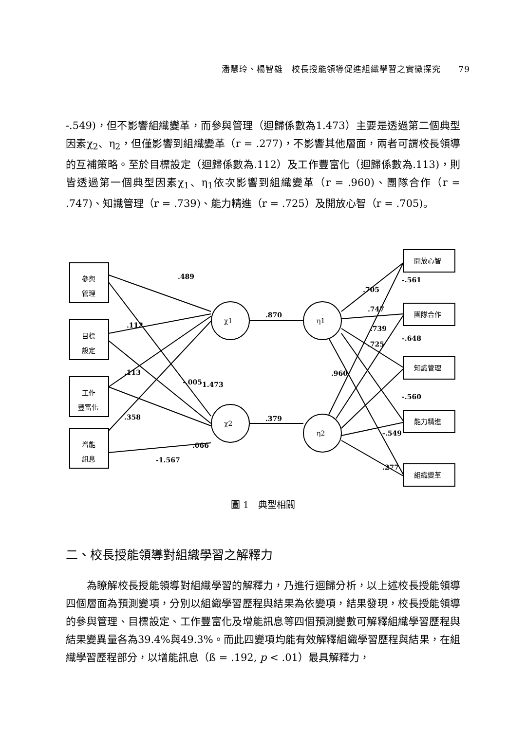潘慧玲、楊智雄　校長授能領導促進組織學習之實徵探究　　79
-.549)，但不影響組織變革，而參與管理（迴歸係數為1.473）主要是透過第二個典型因素χ<sub>2</sub>、η<sub>2</sub>，但僅影響到組織變革（r = .277)，不影響其他層面，兩者可謂校長領導的互補策略。至於目標設定（迴歸係數為.112）及工作豐富化（迴歸係數為.113)，則皆透過第一個典型因素χ<sub>1</sub>、η<sub>1</sub>依次影響到組織變革（r = .960)、團隊合作（r = .747)、知識管理（r = .739)、能力精進（r = .725）及開放心智（r = .705)。
.489
.112
.113
-.005
.358
1.473
.066
-1.567
.870
.379
.705
.747
.739
.725
.960
-.561
-.648
-.560
-.549
.277
參與
管理
目標
設定
工作
豐富化
增能
訊息
χ1
χ2
η1
η2
開放心智
團隊合作
知識管理
能力精進
組織變革
圖 1　典型相關
二、校長授能領導對組織學習之解釋力
　　為瞭解校長授能領導對組織學習的解釋力，乃進行迴歸分析，以上述校長授能領導四個層面為預測變項，分別以組織學習歷程與結果為依變項，結果發現，校長授能領導的參與管理、目標設定、工作豐富化及增能訊息等四個預測變數可解釋組織學習歷程與結果變異量各為39.4%與49.3%。而此四變項均能有效解釋組織學習歷程與結果，在組織學習歷程部分，以增能訊息（ß = .192, p < .01）最具解釋力，